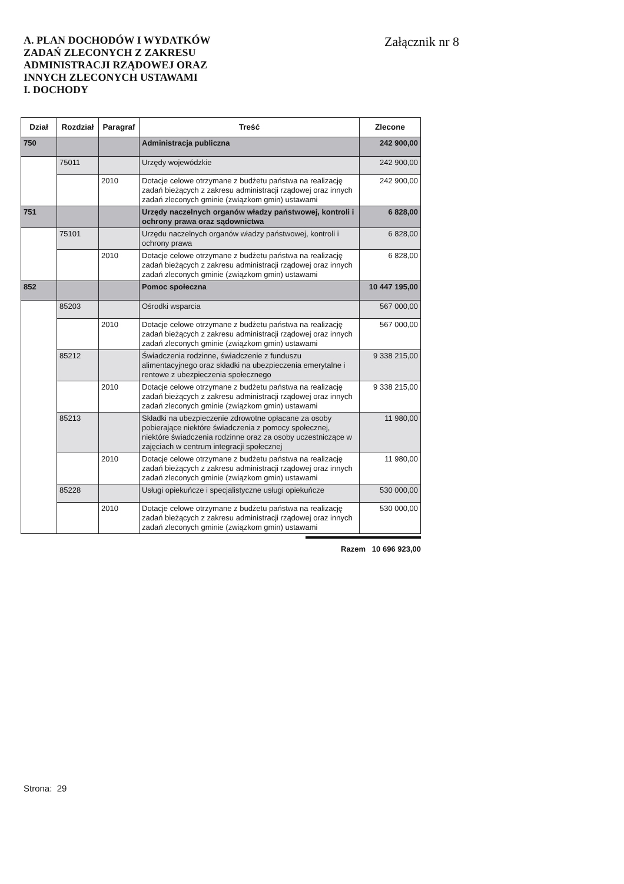A. PLAN DOCHODÓW I WYDATKÓW
ZADAŃ ZLECONYCH Z ZAKRESU
ADMINISTRACJI RZĄDOWEJ ORAZ
INNYCH ZLECONYCH USTAWAMI
I. DOCHODY
Załącznik nr 8
| Dział | Rozdział | Paragraf | Treść | Zlecone |
| --- | --- | --- | --- | --- |
| 750 | | | Administracja publiczna | 242 900,00 |
| | 75011 | | Urzędy wojewódzkie | 242 900,00 |
| | | 2010 | Dotacje celowe otrzymane z budżetu państwa na realizację zadań bieżących z zakresu administracji rządowej oraz innych zadań zleconych gminie (związkom gmin) ustawami | 242 900,00 |
| 751 | | | Urzędy naczelnych organów władzy państwowej, kontroli i ochrony prawa oraz sądownictwa | 6 828,00 |
| | 75101 | | Urzędu naczelnych organów władzy państwowej, kontroli i ochrony prawa | 6 828,00 |
| | | 2010 | Dotacje celowe otrzymane z budżetu państwa na realizację zadań bieżących z zakresu administracji rządowej oraz innych zadań zleconych gminie (związkom gmin) ustawami | 6 828,00 |
| 852 | | | Pomoc społeczna | 10 447 195,00 |
| | 85203 | | Ośrodki wsparcia | 567 000,00 |
| | | 2010 | Dotacje celowe otrzymane z budżetu państwa na realizację zadań bieżących z zakresu administracji rządowej oraz innych zadań zleconych gminie (związkom gmin) ustawami | 567 000,00 |
| | 85212 | | Świadczenia rodzinne, świadczenie z funduszu alimentacyjnego oraz składki na ubezpieczenia emerytalne i rentowe z ubezpieczenia społecznego | 9 338 215,00 |
| | | 2010 | Dotacje celowe otrzymane z budżetu państwa na realizację zadań bieżących z zakresu administracji rządowej oraz innych zadań zleconych gminie (związkom gmin) ustawami | 9 338 215,00 |
| | 85213 | | Składki na ubezpieczenie zdrowotne opłacane za osoby pobierające niektóre świadczenia z pomocy społecznej, niektóre świadczenia rodzinne oraz za osoby uczestniczące w zajęciach w centrum integracji społecznej | 11 980,00 |
| | | 2010 | Dotacje celowe otrzymane z budżetu państwa na realizację zadań bieżących z zakresu administracji rządowej oraz innych zadań zleconych gminie (związkom gmin) ustawami | 11 980,00 |
| | 85228 | | Usługi opiekuńcze i specjalistyczne usługi opiekuńcze | 530 000,00 |
| | | 2010 | Dotacje celowe otrzymane z budżetu państwa na realizację zadań bieżących z zakresu administracji rządowej oraz innych zadań zleconych gminie (związkom gmin) ustawami | 530 000,00 |
Razem 10 696 923,00
Strona: 29